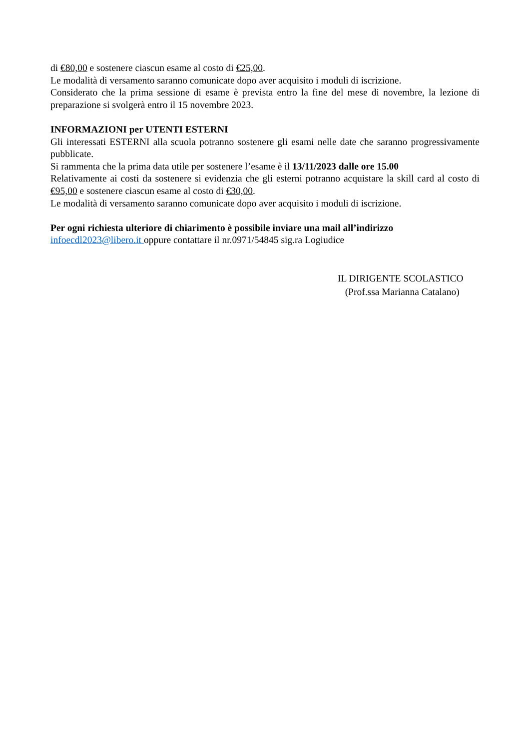di €80,00 e sostenere ciascun esame al costo di €25,00.
Le modalità di versamento saranno comunicate dopo aver acquisito i moduli di iscrizione.
Considerato che la prima sessione di esame è prevista entro la fine del mese di novembre, la lezione di preparazione si svolgerà entro il 15 novembre 2023.
INFORMAZIONI per UTENTI ESTERNI
Gli interessati ESTERNI alla scuola potranno sostenere gli esami nelle date che saranno progressivamente pubblicate.
Si rammenta che la prima data utile per sostenere l’esame è il 13/11/2023 dalle ore 15.00
Relativamente ai costi da sostenere si evidenzia che gli esterni potranno acquistare la skill card al costo di €95,00 e sostenere ciascun esame al costo di €30,00.
Le modalità di versamento saranno comunicate dopo aver acquisito i moduli di iscrizione.
Per ogni richiesta ulteriore di chiarimento è possibile inviare una mail all’indirizzo
infoecdl2023@libero.it oppure contattare il nr.0971/54845 sig.ra Logiudice
IL DIRIGENTE SCOLASTICO
(Prof.ssa Marianna Catalano)